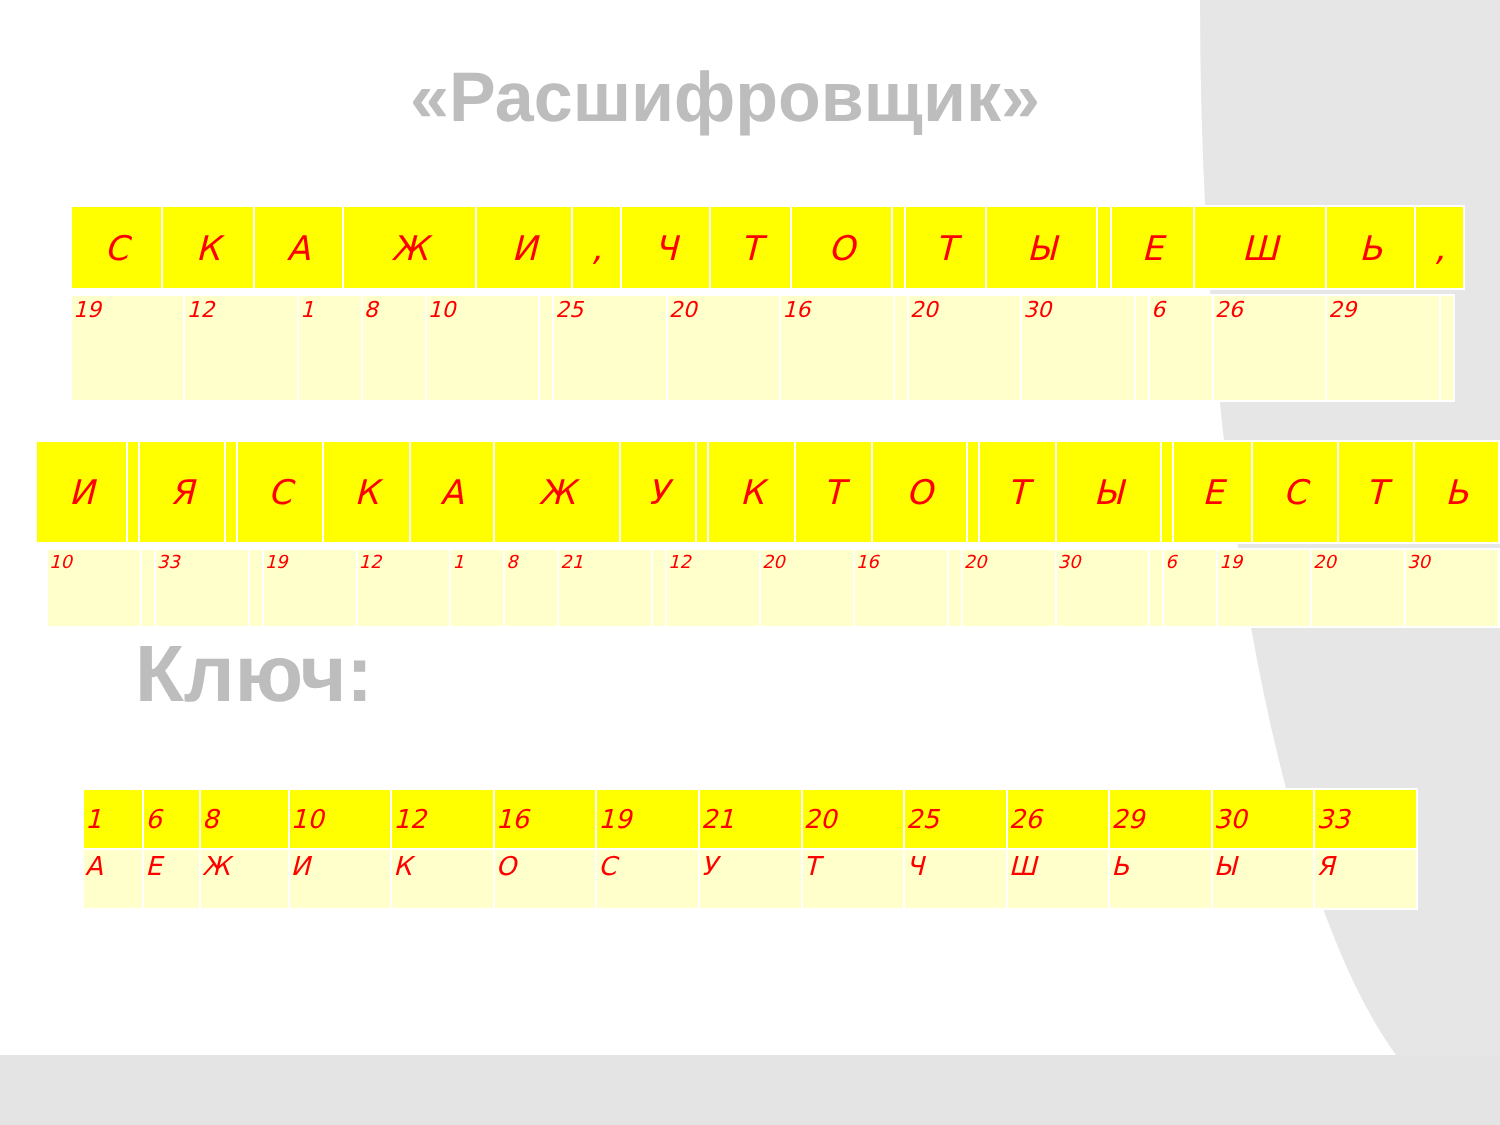«Расшифровщик»
| С | К | А | Ж | И | , | Ч | Т | О | | Т | Ы | | Е | Ш | Ь | , |
| 19 | 12 | 1 | 8 | 10 | | 25 | 20 | 16 | | 20 | 30 | | 6 | 26 | 29 | |
| И | | Я | | С | К | А | Ж | У | | К | Т | О | | Т | Ы | | Е | С | Т | Ь |
| 10 | | 33 | | 19 | 12 | 1 | 8 | 21 | | 12 | 20 | 16 | | 20 | 30 | | 6 | 19 | 20 | 30 |
Ключ:
| 1 | 6 | 8 | 10 | 12 | 16 | 19 | 21 | 20 | 25 | 26 | 29 | 30 | 33 |
| А | Е | Ж | И | К | О | С | У | Т | Ч | Ш | Ь | Ы | Я |